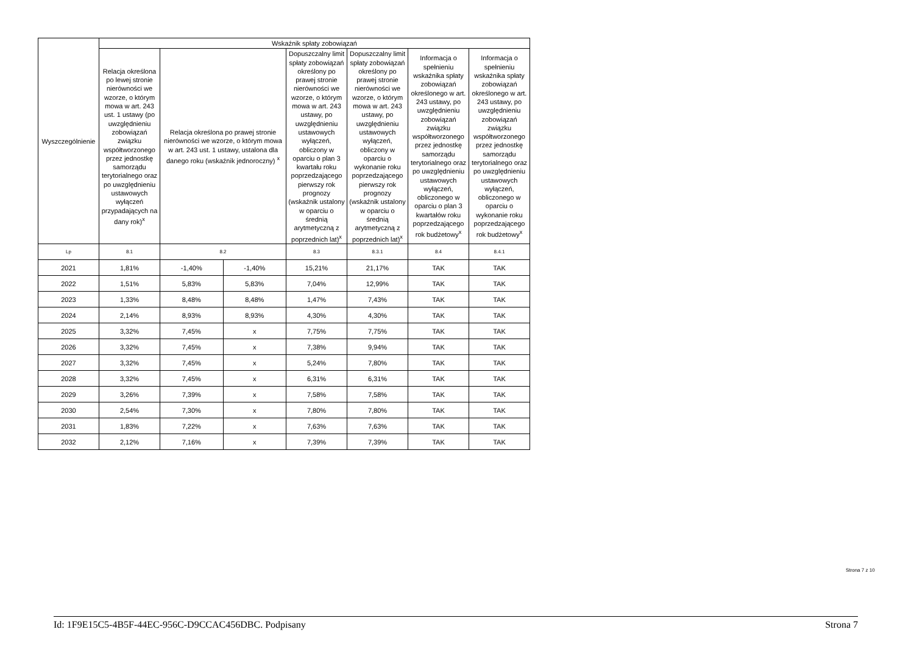| Wyszczególnienie | Wskaźnik spłaty zobowiązań | | | | | | |
| --- | --- | --- | --- | --- | --- | --- | --- |
| | Relacja określona po lewej stronie nierówności we wzorze, o którym mowa w art. 243 ust. 1 ustawy (po uwzględnieniu zobowiązań związku współtworzonego przez jednostkę samorządu terytorialnego oraz po uwzględnieniu ustawowych wyłączeń przypadających na dany rok)<sup>x</sup> | Relacja określona po prawej stronie nierówności we wzorze, o którym mowa w art. 243 ust. 1 ustawy, ustalona dla danego roku (wskaźnik jednoroczny) <sup>x</sup> | | Dopuszczalny limit spłaty zobowiązań określony po prawej stronie nierówności we wzorze, o którym mowa w art. 243 ustawy, po uwzględnieniu ustawowych wyłączeń, obliczony w oparciu o plan 3 kwartału roku poprzedzającego pierwszy rok prognozy (wskaźnik ustalony w oparciu o średnią arytmetyczną z poprzednich lat)<sup>x</sup> | Dopuszczalny limit spłaty zobowiązań określony po prawej stronie nierówności we wzorze, o którym mowa w art. 243 ustawy, po uwzględnieniu ustawowych wyłączeń, obliczony w oparciu o wykonanie roku poprzedzającego pierwszy rok prognozy (wskaźnik ustalony w oparciu o średnią arytmetyczną z poprzednich lat)<sup>x</sup> | Informacja o spełnieniu wskaźnika spłaty zobowiązań określonego w art. 243 ustawy, po uwzględnieniu zobowiązań związku współtworzonego przez jednostkę samorządu terytorialnego oraz po uwzględnieniu ustawowych wyłączeń, obliczonego w oparciu o plan 3 kwartałów roku poprzedzającego rok budżetowy<sup>x</sup> | Informacja o spełnieniu wskaźnika spłaty zobowiązań określonego w art. 243 ustawy, po uwzględnieniu zobowiązań związku współtworzonego przez jednostkę samorządu terytorialnego oraz po uwzględnieniu ustawowych wyłączeń, obliczonego w oparciu o wykonanie roku poprzedzającego rok budżetowy<sup>x</sup> |
| Lp | 8.1 | 8.2 | | 8.3 | 8.3.1 | 8.4 | 8.4.1 |
| 2021 | 1,81% | -1,40% | -1,40% | 15,21% | 21,17% | TAK | TAK |
| 2022 | 1,51% | 5,83% | 5,83% | 7,04% | 12,99% | TAK | TAK |
| 2023 | 1,33% | 8,48% | 8,48% | 1,47% | 7,43% | TAK | TAK |
| 2024 | 2,14% | 8,93% | 8,93% | 4,30% | 4,30% | TAK | TAK |
| 2025 | 3,32% | 7,45% | x | 7,75% | 7,75% | TAK | TAK |
| 2026 | 3,32% | 7,45% | x | 7,38% | 9,94% | TAK | TAK |
| 2027 | 3,32% | 7,45% | x | 5,24% | 7,80% | TAK | TAK |
| 2028 | 3,32% | 7,45% | x | 6,31% | 6,31% | TAK | TAK |
| 2029 | 3,26% | 7,39% | x | 7,58% | 7,58% | TAK | TAK |
| 2030 | 2,54% | 7,30% | x | 7,80% | 7,80% | TAK | TAK |
| 2031 | 1,83% | 7,22% | x | 7,63% | 7,63% | TAK | TAK |
| 2032 | 2,12% | 7,16% | x | 7,39% | 7,39% | TAK | TAK |
Strona 7 z 10
Id: 1F9E15C5-4B5F-44EC-956C-D9CCAC456DBC. Podpisany Strona 7